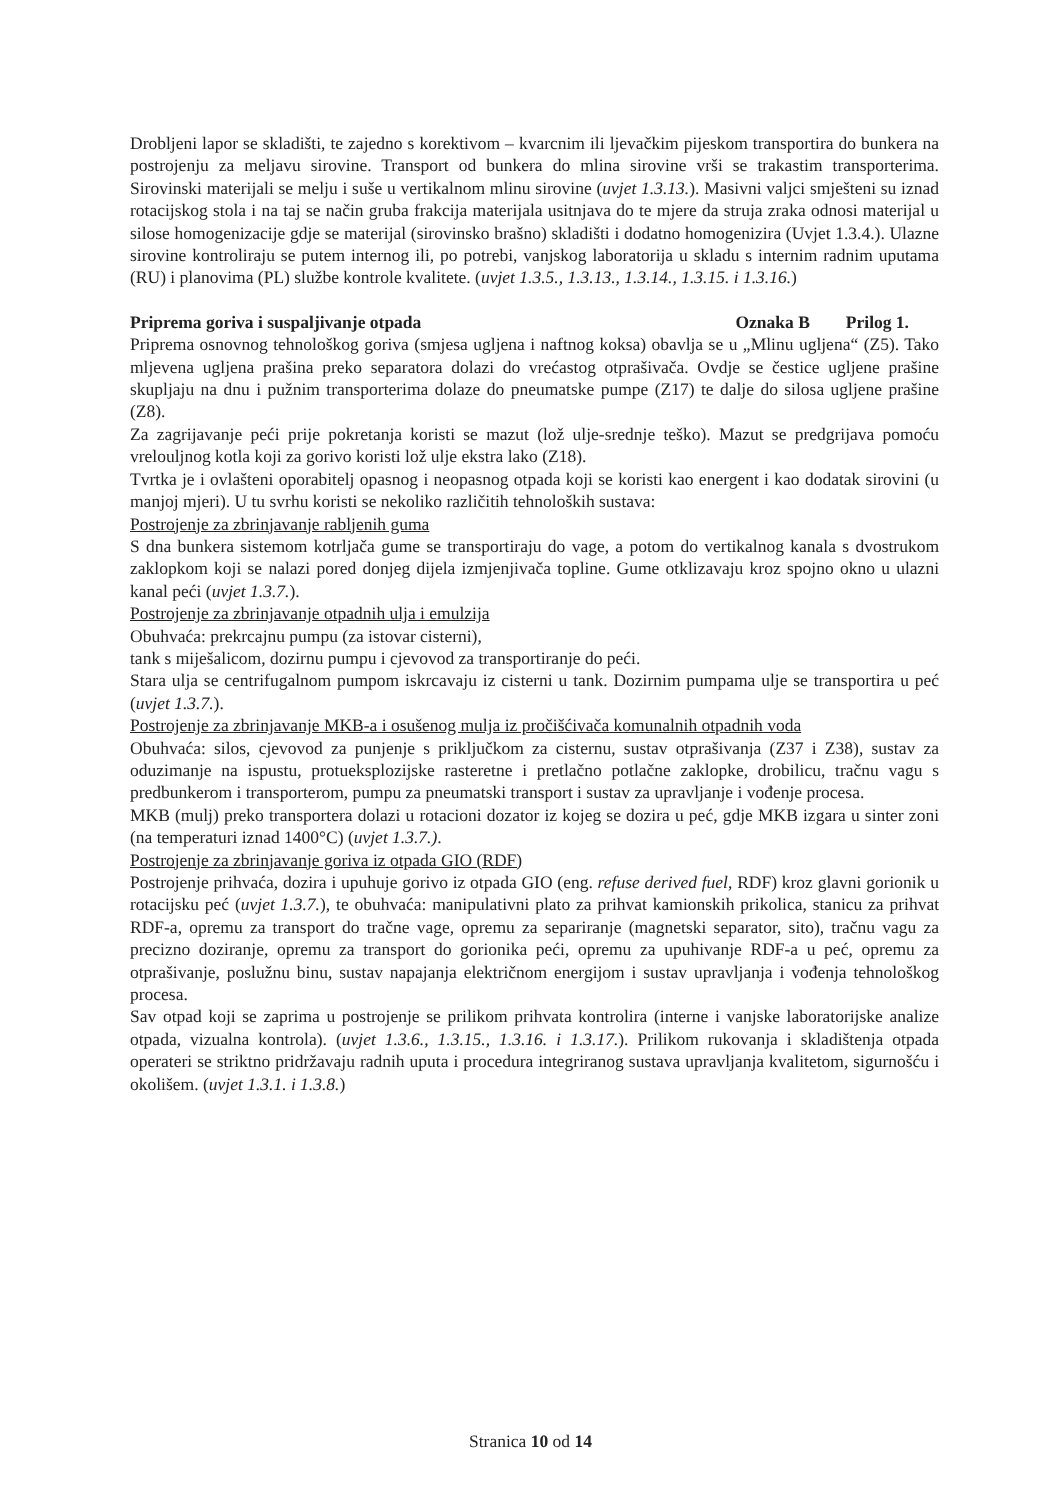Drobljeni lapor se skladišti, te zajedno s korektivom – kvarcnim ili ljevačkim pijeskom transportira do bunkera na postrojenju za meljavu sirovine. Transport od bunkera do mlina sirovine vrši se trakastim transporterima. Sirovinski materijali se melju i suše u vertikalnom mlinu sirovine (uvjet 1.3.13.). Masivni valjci smješteni su iznad rotacijskog stola i na taj se način gruba frakcija materijala usitnjava do te mjere da struja zraka odnosi materijal u silose homogenizacije gdje se materijal (sirovinsko brašno) skladišti i dodatno homogenizira (Uvjet 1.3.4.). Ulazne sirovine kontroliraju se putem internog ili, po potrebi, vanjskog laboratorija u skladu s internim radnim uputama (RU) i planovima (PL) službe kontrole kvalitete. (uvjet 1.3.5., 1.3.13., 1.3.14., 1.3.15. i 1.3.16.)
Priprema goriva i suspaljivanje otpada Oznaka B Prilog 1.
Priprema osnovnog tehnološkog goriva (smjesa ugljena i naftnog koksa) obavlja se u „Mlinu ugljena“ (Z5). Tako mljevena ugljena prašina preko separatora dolazi do vrećastog otprašivača. Ovdje se čestice ugljene prašine skupljaju na dnu i pužnim transporterima dolaze do pneumatske pumpe (Z17) te dalje do silosa ugljene prašine (Z8).
Za zagrijavanje peći prije pokretanja koristi se mazut (lož ulje-srednje teško). Mazut se predgrijava pomoću vrelouljnog kotla koji za gorivo koristi lož ulje ekstra lako (Z18).
Tvrtka je i ovlašteni oporabitelj opasnog i neopasnog otpada koji se koristi kao energent i kao dodatak sirovini (u manjoj mjeri). U tu svrhu koristi se nekoliko različitih tehnoloških sustava:
Postrojenje za zbrinjavanje rabljenih guma
S dna bunkera sistemom kotrljača gume se transportiraju do vage, a potom do vertikalnog kanala s dvostrukom zaklopkom koji se nalazi pored donjeg dijela izmjenjivača topline. Gume otklizavaju kroz spojno okno u ulazni kanal peći (uvjet 1.3.7.).
Postrojenje za zbrinjavanje otpadnih ulja i emulzija
Obuhvaća: prekrcajnu pumpu (za istovar cisterni),
tank s miješalicom, dozirnu pumpu i cjevovod za transportiranje do peći.
Stara ulja se centrifugalnom pumpom iskrcavaju iz cisterni u tank. Dozirnim pumpama ulje se transportira u peć (uvjet 1.3.7.).
Postrojenje za zbrinjavanje MKB-a i osušenog mulja iz pročišćivača komunalnih otpadnih voda
Obuhvaća: silos, cjevovod za punjenje s priključkom za cisternu, sustav otprašivanja (Z37 i Z38), sustav za oduzimanje na ispustu, protueksplozijske rasteretne i pretlačno potlačne zaklopke, drobilicu, tračnu vagu s predbunkerom i transporterom, pumpu za pneumatski transport i sustav za upravljanje i vođenje procesa.
MKB (mulj) preko transportera dolazi u rotacioni dozator iz kojeg se dozira u peć, gdje MKB izgara u sinter zoni (na temperaturi iznad 1400°C) (uvjet 1.3.7.).
Postrojenje za zbrinjavanje goriva iz otpada GIO (RDF)
Postrojenje prihvaća, dozira i upuhuje gorivo iz otpada GIO (eng. refuse derived fuel, RDF) kroz glavni gorionik u rotacijsku peć (uvjet 1.3.7.), te obuhvaća: manipulativni plato za prihvat kamionskih prikolica, stanicu za prihvat RDF-a, opremu za transport do tračne vage, opremu za separiranje (magnetski separator, sito), tračnu vagu za precizno doziranje, opremu za transport do gorionika peći, opremu za upuhivanje RDF-a u peć, opremu za otprašivanje, poslužnu binu, sustav napajanja električnom energijom i sustav upravljanja i vođenja tehnološkog procesa.
Sav otpad koji se zaprima u postrojenje se prilikom prihvata kontrolira (interne i vanjske laboratorijske analize otpada, vizualna kontrola). (uvjet 1.3.6., 1.3.15., 1.3.16. i 1.3.17.). Prilikom rukovanja i skladištenja otpada operateri se striktno pridržavaju radnih uputa i procedura integriranog sustava upravljanja kvalitetom, sigurnošću i okolišem. (uvjet 1.3.1. i 1.3.8.)
Stranica 10 od 14